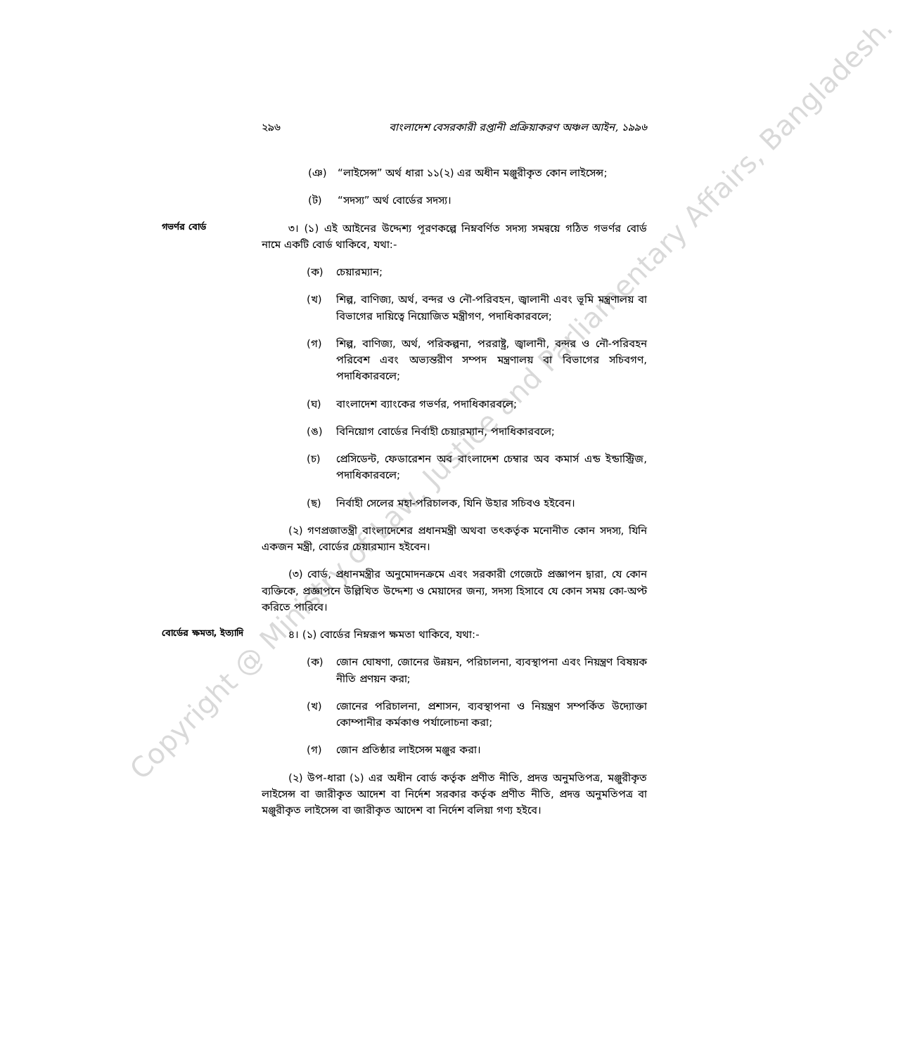২৯৬ বাংলাদেশ বেসরকারী রপ্তানী প্রক্রিয়াকরণ অঞ্চল আইন, ১৯৯৬
(ঞ) “লাইসেন্স” অর্থ ধারা ১১(২) এর অধীন মঞ্জুরীকৃত কোন লাইসেন্স;
(ট) “সদস্য” অর্থ বোর্ডের সদস্য।
গভর্ণর বোর্ড
৩। (১) এই আইনের উদ্দেশ্য পূরণকল্পে নিম্নবর্ণিত সদস্য সমন্বয়ে গঠিত গভর্ণর বোর্ড নামে একটি বোর্ড থাকিবে, যথা:-
(ক) চেয়ারম্যান;
(খ) শিল্প, বাণিজ্য, অর্থ, বন্দর ও নৌ-পরিবহন, জ্বালানী এবং ভূমি মন্ত্রণালয় বা বিভাগের দায়িত্বে নিয়োজিত মন্ত্রীগণ, পদাধিকারবলে;
(গ) শিল্প, বাণিজ্য, অর্থ, পরিকল্পনা, পররাষ্ট্র, জ্বালানী, বন্দর ও নৌ-পরিবহন পরিবেশ এবং অভ্যন্তরীণ সম্পদ মন্ত্রণালয় বা বিভাগের সচিবগণ, পদাধিকারবলে;
(ঘ) বাংলাদেশ ব্যাংকের গভর্ণর, পদাধিকারবলে;
(ঙ) বিনিয়োগ বোর্ডের নির্বাহী চেয়ারম্যান, পদাধিকারবলে;
(চ) প্রেসিডেন্ট, ফেডারেশন অব বাংলাদেশ চেম্বার অব কমার্স এন্ড ইন্ডাস্ট্রিজ, পদাধিকারবলে;
(ছ) নির্বাহী সেলের মহা-পরিচালক, যিনি উহার সচিবও হইবেন।
(২) গণপ্রজাতন্ত্রী বাংলাদেশের প্রধানমন্ত্রী অথবা তৎকর্তৃক মনোনীত কোন সদস্য, যিনি একজন মন্ত্রী, বোর্ডের চেয়ারম্যান হইবেন।
(৩) বোর্ড, প্রধানমন্ত্রীর অনুমোদনক্রমে এবং সরকারী গেজেটে প্রজ্ঞাপন দ্বারা, যে কোন ব্যক্তিকে, প্রজ্ঞাপনে উল্লিখিত উদ্দেশ্য ও মেয়াদের জন্য, সদস্য হিসাবে যে কোন সময় কো-অপ্ট করিতে পারিবে।
বোর্ডের ক্ষমতা, ইত্যাদি
৪। (১) বোর্ডের নিম্নরূপ ক্ষমতা থাকিবে, যথা:-
(ক) জোন ঘোষণা, জোনের উন্নয়ন, পরিচালনা, ব্যবস্থাপনা এবং নিয়ন্ত্রণ বিষয়ক নীতি প্রণয়ন করা;
(খ) জোনের পরিচালনা, প্রশাসন, ব্যবস্থাপনা ও নিয়ন্ত্রণ সম্পর্কিত উদ্যোক্তা কোম্পানীর কর্মকাণ্ড পর্যালোচনা করা;
(গ) জোন প্রতিষ্ঠার লাইসেন্স মঞ্জুর করা।
(২) উপ-ধারা (১) এর অধীন বোর্ড কর্তৃক প্রণীত নীতি, প্রদত্ত অনুমতিপত্র, মঞ্জুরীকৃত লাইসেন্স বা জারীকৃত আদেশ বা নির্দেশ সরকার কর্তৃক প্রণীত নীতি, প্রদত্ত অনুমতিপত্র বা মঞ্জুরীকৃত লাইসেন্স বা জারীকৃত আদেশ বা নির্দেশ বলিয়া গণ্য হইবে।
Copyright @ Ministry of Law, Justice and Parliamentary Affairs, Bangladesh.